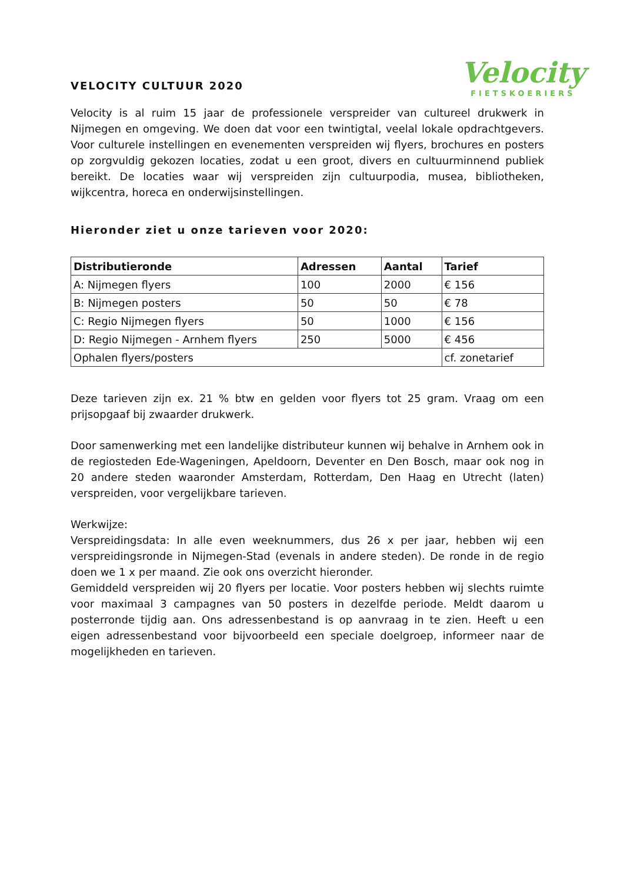VELOCITY CULTUUR 2020
Velocity
FIETSKOERIERS
Velocity is al ruim 15 jaar de professionele verspreider van cultureel drukwerk in Nijmegen en omgeving. We doen dat voor een twintigtal, veelal lokale opdrachtgevers. Voor culturele instellingen en evenementen verspreiden wij flyers, brochures en posters op zorgvuldig gekozen locaties, zodat u een groot, divers en cultuurminnend publiek bereikt. De locaties waar wij verspreiden zijn cultuurpodia, musea, bibliotheken, wijkcentra, horeca en onderwijsinstellingen.
Hieronder ziet u onze tarieven voor 2020:
| Distributieronde | Adressen | Aantal | Tarief |
| --- | --- | --- | --- |
| A: Nijmegen flyers | 100 | 2000 | € 156 |
| B: Nijmegen posters | 50 | 50 | € 78 |
| C: Regio Nijmegen flyers | 50 | 1000 | € 156 |
| D: Regio Nijmegen - Arnhem flyers | 250 | 5000 | € 456 |
| Ophalen flyers/posters | | | cf. zonetarief |
Deze tarieven zijn ex. 21 % btw en gelden voor flyers tot 25 gram. Vraag om een prijsopgaaf bij zwaarder drukwerk.
Door samenwerking met een landelijke distributeur kunnen wij behalve in Arnhem ook in de regiosteden Ede-Wageningen, Apeldoorn, Deventer en Den Bosch, maar ook nog in 20 andere steden waaronder Amsterdam, Rotterdam, Den Haag en Utrecht (laten) verspreiden, voor vergelijkbare tarieven.
Werkwijze:
Verspreidingsdata: In alle even weeknummers, dus 26 x per jaar, hebben wij een verspreidingsronde in Nijmegen-Stad (evenals in andere steden). De ronde in de regio doen we 1 x per maand. Zie ook ons overzicht hieronder.
Gemiddeld verspreiden wij 20 flyers per locatie. Voor posters hebben wij slechts ruimte voor maximaal 3 campagnes van 50 posters in dezelfde periode. Meldt daarom u posterronde tijdig aan. Ons adressenbestand is op aanvraag in te zien. Heeft u een eigen adressenbestand voor bijvoorbeeld een speciale doelgroep, informeer naar de mogelijkheden en tarieven.